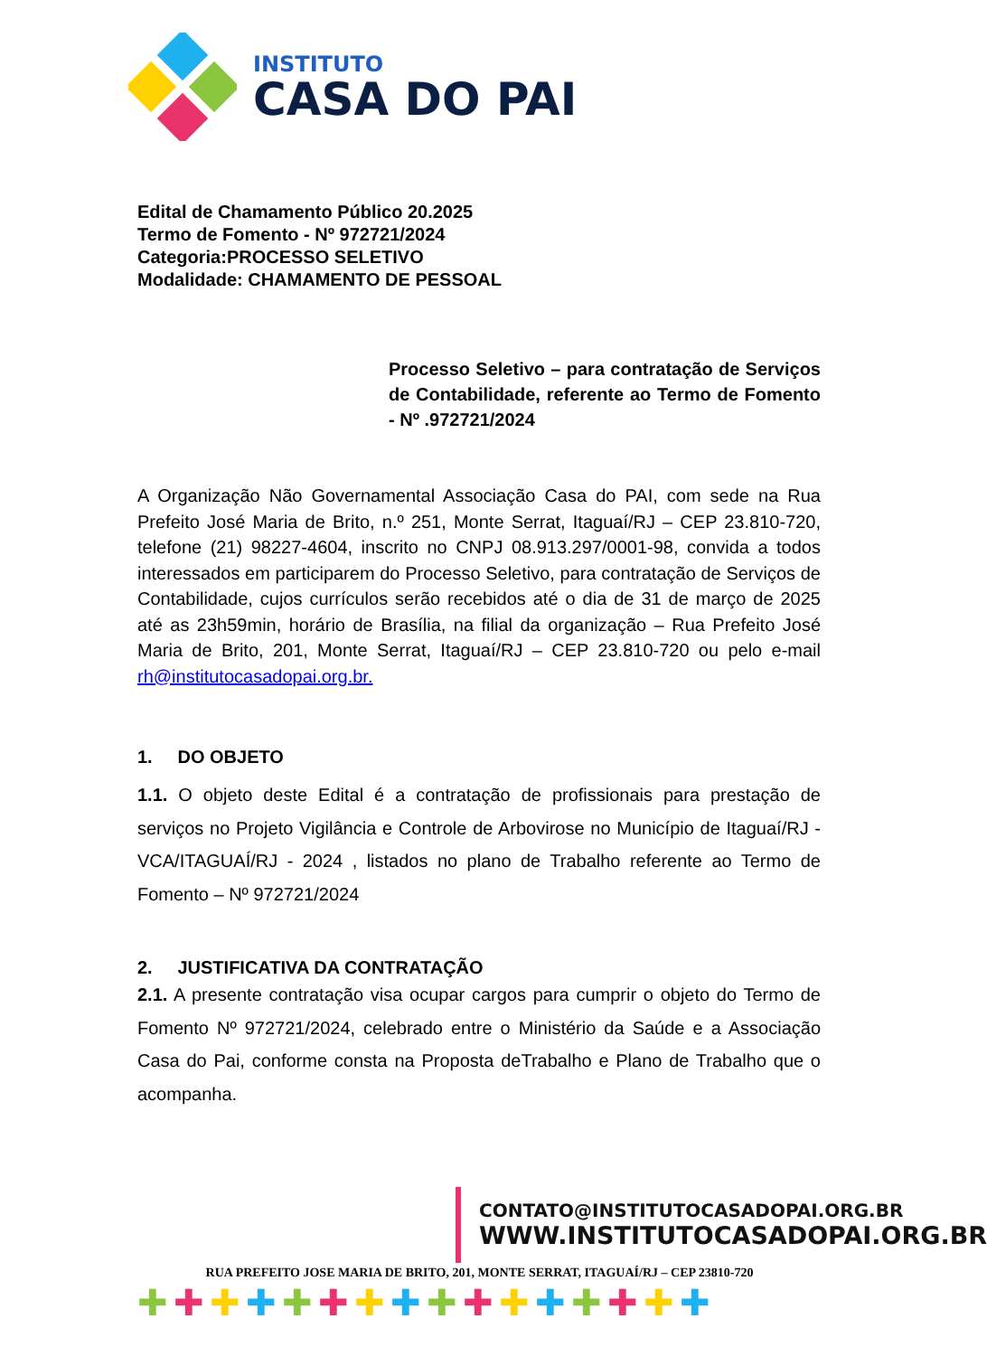INSTITUTO
CASA DO PAI
Edital de Chamamento Público 20.2025
Termo de Fomento - Nº 972721/2024
Categoria:PROCESSO SELETIVO
Modalidade: CHAMAMENTO DE PESSOAL
Processo Seletivo – para contratação de Serviços de Contabilidade, referente ao Termo de Fomento - Nº .972721/2024
A Organização Não Governamental Associação Casa do PAI, com sede na Rua Prefeito José Maria de Brito, n.º 251, Monte Serrat, Itaguaí/RJ – CEP 23.810-720, telefone (21) 98227-4604, inscrito no CNPJ 08.913.297/0001-98, convida a todos interessados em participarem do Processo Seletivo, para contratação de Serviços de Contabilidade, cujos currículos serão recebidos até o dia de 31 de março de 2025 até as 23h59min, horário de Brasília, na filial da organização – Rua Prefeito José Maria de Brito, 201, Monte Serrat, Itaguaí/RJ – CEP 23.810-720 ou pelo e-mail rh@institutocasadopai.org.br.
1. DO OBJETO
1.1. O objeto deste Edital é a contratação de profissionais para prestação de serviços no Projeto Vigilância e Controle de Arbovirose no Município de Itaguaí/RJ - VCA/ITAGUAÍ/RJ - 2024 , listados no plano de Trabalho referente ao Termo de Fomento – Nº 972721/2024
2. JUSTIFICATIVA DA CONTRATAÇÃO
2.1. A presente contratação visa ocupar cargos para cumprir o objeto do Termo de Fomento Nº 972721/2024, celebrado entre o Ministério da Saúde e a Associação Casa do Pai, conforme consta na Proposta deTrabalho e Plano de Trabalho que o acompanha.
CONTATO@INSTITUTOCASADOPAI.ORG.BR
WWW.INSTITUTOCASADOPAI.ORG.BR
RUA PREFEITO JOSE MARIA DE BRITO, 201, MONTE SERRAT, ITAGUAÍ/RJ – CEP 23810-720
✚✚✚✚✚✚✚✚✚✚✚✚✚✚✚✚